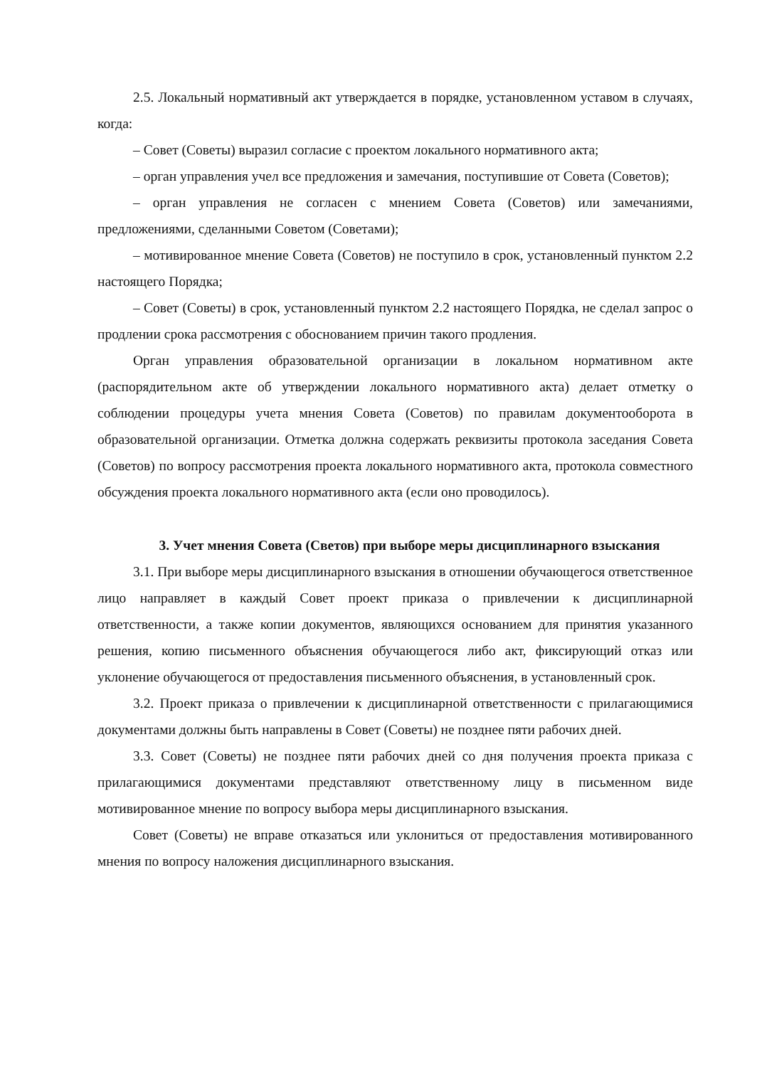2.5. Локальный нормативный акт утверждается в порядке, установленном уставом в случаях, когда:
– Совет (Советы) выразил согласие с проектом локального нормативного акта;
– орган управления учел все предложения и замечания, поступившие от Совета (Советов);
– орган управления не согласен с мнением Совета (Советов) или замечаниями, предложениями, сделанными Советом (Советами);
– мотивированное мнение Совета (Советов) не поступило в срок, установленный пунктом 2.2 настоящего Порядка;
– Совет (Советы) в срок, установленный пунктом 2.2 настоящего Порядка, не сделал запрос о продлении срока рассмотрения с обоснованием причин такого продления.
Орган управления образовательной организации в локальном нормативном акте (распорядительном акте об утверждении локального нормативного акта) делает отметку о соблюдении процедуры учета мнения Совета (Советов) по правилам документооборота в образовательной организации. Отметка должна содержать реквизиты протокола заседания Совета (Советов) по вопросу рассмотрения проекта локального нормативного акта, протокола совместного обсуждения проекта локального нормативного акта (если оно проводилось).
3. Учет мнения Совета (Светов) при выборе меры дисциплинарного взыскания
3.1. При выборе меры дисциплинарного взыскания в отношении обучающегося ответственное лицо направляет в каждый Совет проект приказа о привлечении к дисциплинарной ответственности, а также копии документов, являющихся основанием для принятия указанного решения, копию письменного объяснения обучающегося либо акт, фиксирующий отказ или уклонение обучающегося от предоставления письменного объяснения, в установленный срок.
3.2. Проект приказа о привлечении к дисциплинарной ответственности с прилагающимися документами должны быть направлены в Совет (Советы) не позднее пяти рабочих дней.
3.3. Совет (Советы) не позднее пяти рабочих дней со дня получения проекта приказа с прилагающимися документами представляют ответственному лицу в письменном виде мотивированное мнение по вопросу выбора меры дисциплинарного взыскания.
Совет (Советы) не вправе отказаться или уклониться от предоставления мотивированного мнения по вопросу наложения дисциплинарного взыскания.